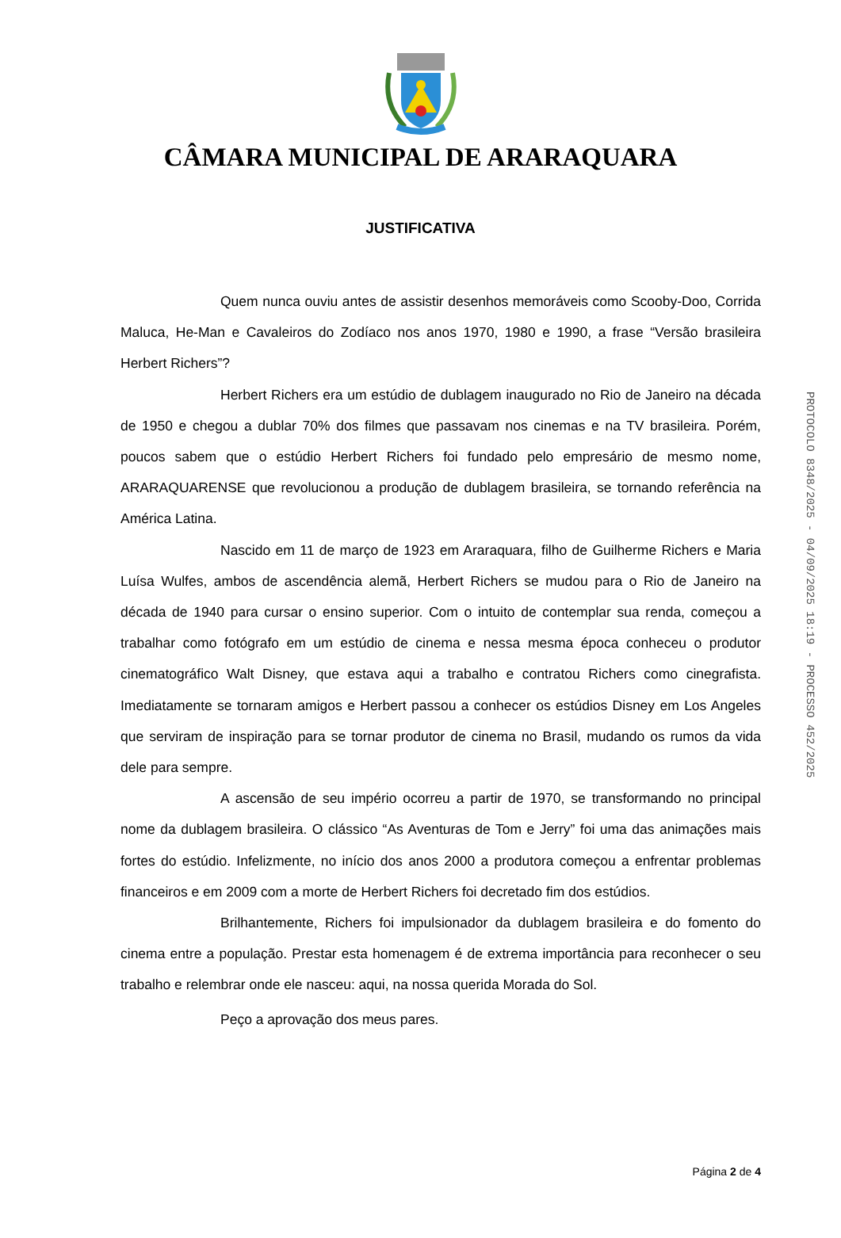CÂMARA MUNICIPAL DE ARARAQUARA
JUSTIFICATIVA
Quem nunca ouviu antes de assistir desenhos memoráveis como Scooby-Doo, Corrida Maluca, He-Man e Cavaleiros do Zodíaco nos anos 1970, 1980 e 1990, a frase “Versão brasileira Herbert Richers”?
Herbert Richers era um estúdio de dublagem inaugurado no Rio de Janeiro na década de 1950 e chegou a dublar 70% dos filmes que passavam nos cinemas e na TV brasileira. Porém, poucos sabem que o estúdio Herbert Richers foi fundado pelo empresário de mesmo nome, ARARAQUARENSE que revolucionou a produção de dublagem brasileira, se tornando referência na América Latina.
Nascido em 11 de março de 1923 em Araraquara, filho de Guilherme Richers e Maria Luísa Wulfes, ambos de ascendência alemã, Herbert Richers se mudou para o Rio de Janeiro na década de 1940 para cursar o ensino superior. Com o intuito de contemplar sua renda, começou a trabalhar como fotógrafo em um estúdio de cinema e nessa mesma época conheceu o produtor cinematográfico Walt Disney, que estava aqui a trabalho e contratou Richers como cinegrafista. Imediatamente se tornaram amigos e Herbert passou a conhecer os estúdios Disney em Los Angeles que serviram de inspiração para se tornar produtor de cinema no Brasil, mudando os rumos da vida dele para sempre.
A ascensão de seu império ocorreu a partir de 1970, se transformando no principal nome da dublagem brasileira. O clássico “As Aventuras de Tom e Jerry” foi uma das animações mais fortes do estúdio. Infelizmente, no início dos anos 2000 a produtora começou a enfrentar problemas financeiros e em 2009 com a morte de Herbert Richers foi decretado fim dos estúdios.
Brilhantemente, Richers foi impulsionador da dublagem brasileira e do fomento do cinema entre a população. Prestar esta homenagem é de extrema importância para reconhecer o seu trabalho e relembrar onde ele nasceu: aqui, na nossa querida Morada do Sol.
Peço a aprovação dos meus pares.
PROTOCOLO 8348/2025 - 04/09/2025 18:19 - PROCESSO 452/2025
Página 2 de 4